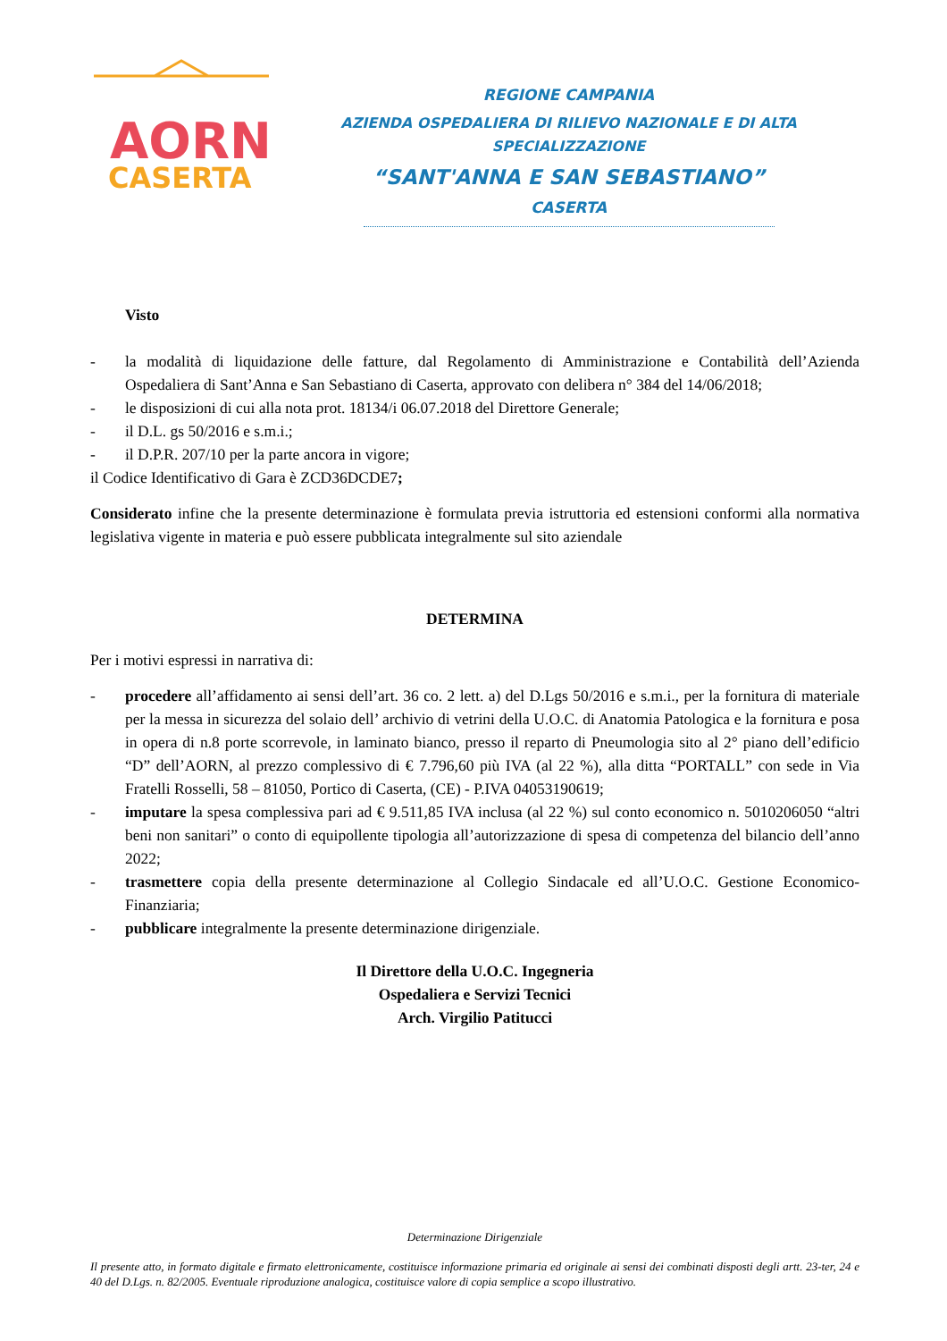AORN
CASERTA
REGIONE CAMPANIA
AZIENDA OSPEDALIERA DI RILIEVO NAZIONALE E DI ALTA SPECIALIZZAZIONE
“SANT'ANNA E SAN SEBASTIANO”
CASERTA
Visto
- la modalità di liquidazione delle fatture, dal Regolamento di Amministrazione e Contabilità dell’Azienda Ospedaliera di Sant’Anna e San Sebastiano di Caserta, approvato con delibera n° 384 del 14/06/2018;
- le disposizioni di cui alla nota prot. 18134/i 06.07.2018 del Direttore Generale;
- il D.L. gs 50/2016 e s.m.i.;
- il D.P.R. 207/10 per la parte ancora in vigore;
il Codice Identificativo di Gara è ZCD36DCDE7;
Considerato infine che la presente determinazione è formulata previa istruttoria ed estensioni conformi alla normativa legislativa vigente in materia e può essere pubblicata integralmente sul sito aziendale
DETERMINA
Per i motivi espressi in narrativa di:
- procedere all’affidamento ai sensi dell’art. 36 co. 2 lett. a) del D.Lgs 50/2016 e s.m.i., per la fornitura di materiale per la messa in sicurezza del solaio dell’ archivio di vetrini della U.O.C. di Anatomia Patologica e la fornitura e posa in opera di n.8 porte scorrevole, in laminato bianco, presso il reparto di Pneumologia sito al 2° piano dell’edificio “D” dell’AORN, al prezzo complessivo di € 7.796,60 più IVA (al 22 %), alla ditta “PORTALL” con sede in Via Fratelli Rosselli, 58 – 81050, Portico di Caserta, (CE) - P.IVA 04053190619;
- imputare la spesa complessiva pari ad € 9.511,85 IVA inclusa (al 22 %) sul conto economico n. 5010206050 “altri beni non sanitari” o conto di equipollente tipologia all’autorizzazione di spesa di competenza del bilancio dell’anno 2022;
- trasmettere copia della presente determinazione al Collegio Sindacale ed all’U.O.C. Gestione Economico-Finanziaria;
- pubblicare integralmente la presente determinazione dirigenziale.
Il Direttore della U.O.C. Ingegneria
Ospedaliera e Servizi Tecnici
Arch. Virgilio Patitucci
Determinazione Dirigenziale
Il presente atto, in formato digitale e firmato elettronicamente, costituisce informazione primaria ed originale ai sensi dei combinati disposti degli artt. 23-ter, 24 e 40 del D.Lgs. n. 82/2005. Eventuale riproduzione analogica, costituisce valore di copia semplice a scopo illustrativo.